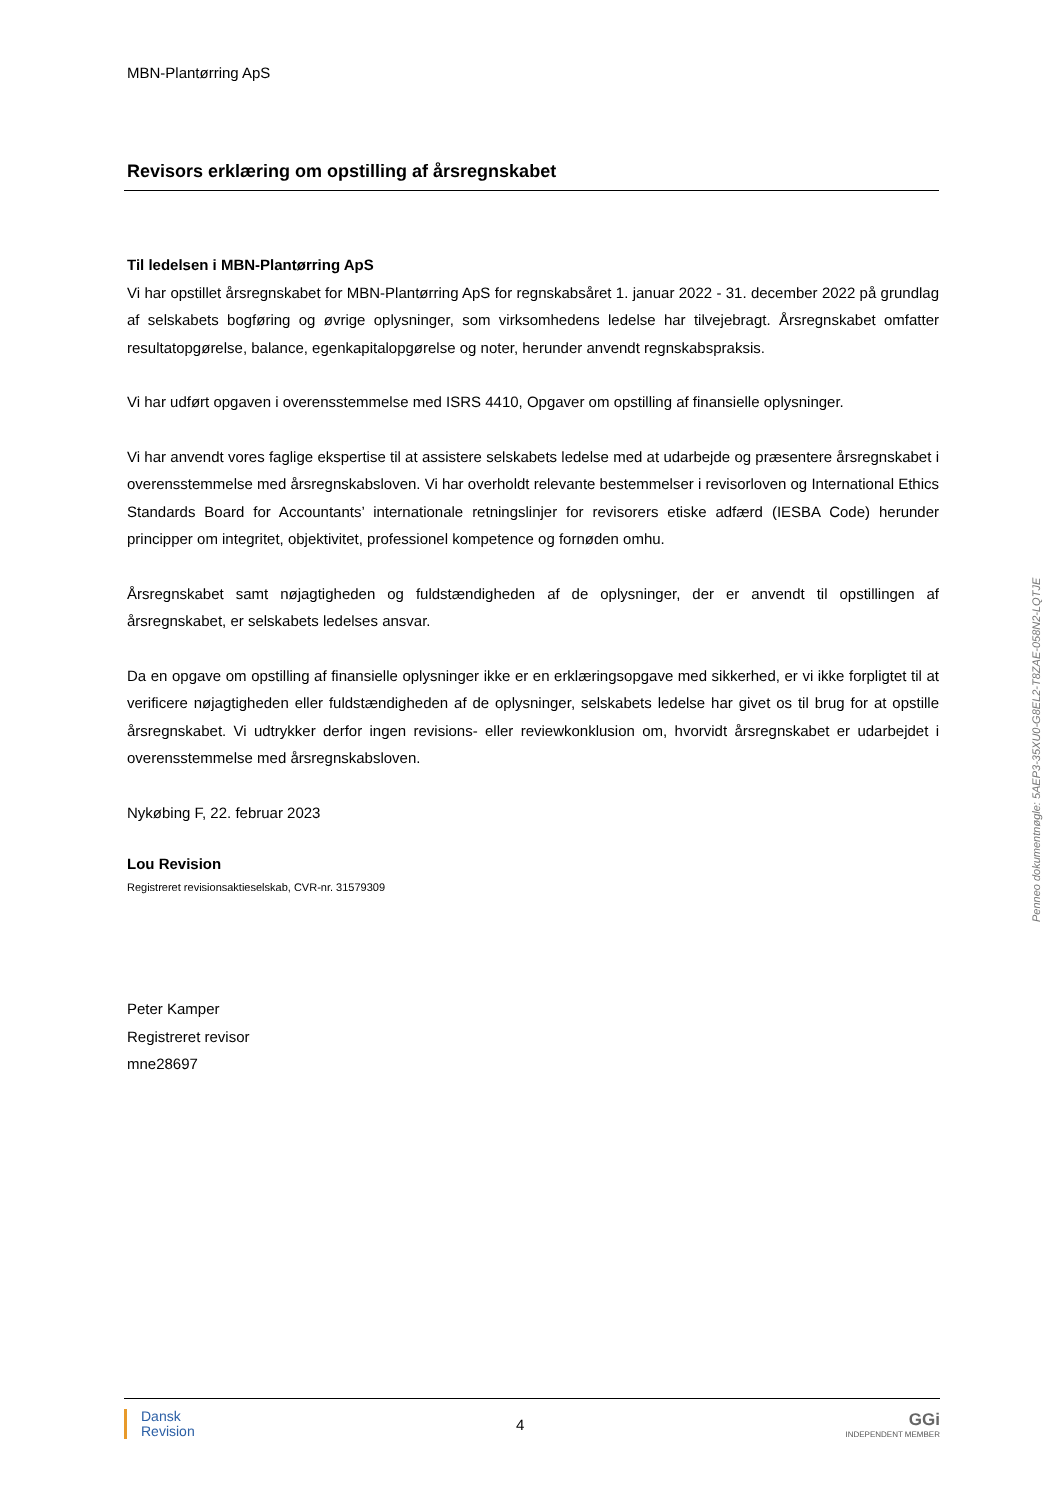MBN-Plantørring ApS
Revisors erklæring om opstilling af årsregnskabet
Til ledelsen i MBN-Plantørring ApS
Vi har opstillet årsregnskabet for MBN-Plantørring ApS for regnskabsåret 1. januar 2022 - 31. december 2022 på grundlag af selskabets bogføring og øvrige oplysninger, som virksomhedens ledelse har tilvejebragt. Årsregnskabet omfatter resultatopgørelse, balance, egenkapitalopgørelse og noter, herunder anvendt regnskabspraksis.
Vi har udført opgaven i overensstemmelse med ISRS 4410, Opgaver om opstilling af finansielle oplysninger.
Vi har anvendt vores faglige ekspertise til at assistere selskabets ledelse med at udarbejde og præsentere årsregnskabet i overensstemmelse med årsregnskabsloven. Vi har overholdt relevante bestemmelser i revisorloven og International Ethics Standards Board for Accountants’ internationale retningslinjer for revisorers etiske adfærd (IESBA Code) herunder principper om integritet, objektivitet, professionel kompetence og fornøden omhu.
Årsregnskabet samt nøjagtigheden og fuldstændigheden af de oplysninger, der er anvendt til opstillingen af årsregnskabet, er selskabets ledelses ansvar.
Da en opgave om opstilling af finansielle oplysninger ikke er en erklæringsopgave med sikkerhed, er vi ikke forpligtet til at verificere nøjagtigheden eller fuldstændigheden af de oplysninger, selskabets ledelse har givet os til brug for at opstille årsregnskabet. Vi udtrykker derfor ingen revisions- eller reviewkonklusion om, hvorvidt årsregnskabet er udarbejdet i overensstemmelse med årsregnskabsloven.
Nykøbing F, 22. februar 2023
Lou Revision
Registreret revisionsaktieselskab, CVR-nr. 31579309
Peter Kamper
Registreret revisor
mne28697
Penneo dokumentnøgle: 5AEP3-35XU0-G8EL2-T8ZAE-058N2-LQTJE
Dansk
Revision
4
GGi
INDEPENDENT MEMBER